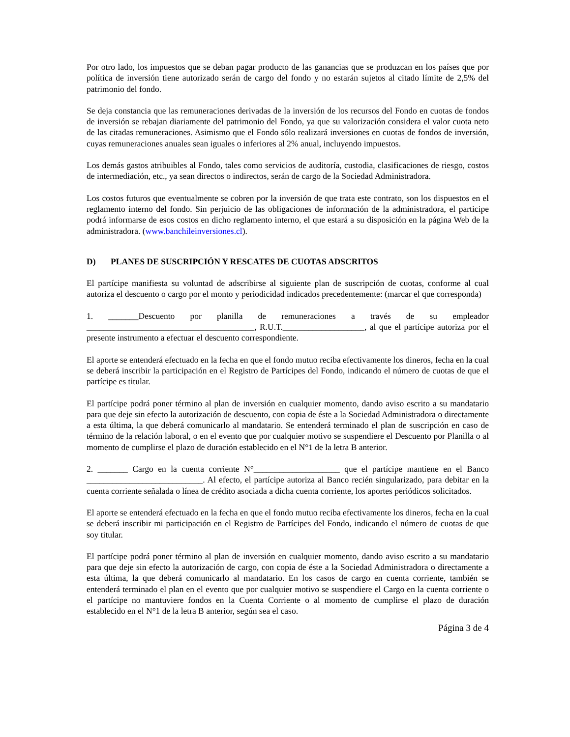Por otro lado, los impuestos que se deban pagar producto de las ganancias que se produzcan en los países que por política de inversión tiene autorizado serán de cargo del fondo y no estarán sujetos al citado límite de 2,5% del patrimonio del fondo.
Se deja constancia que las remuneraciones derivadas de la inversión de los recursos del Fondo en cuotas de fondos de inversión se rebajan diariamente del patrimonio del Fondo, ya que su valorización considera el valor cuota neto de las citadas remuneraciones. Asimismo que el Fondo sólo realizará inversiones en cuotas de fondos de inversión, cuyas remuneraciones anuales sean iguales o inferiores al 2% anual, incluyendo impuestos.
Los demás gastos atribuibles al Fondo, tales como servicios de auditoría, custodia, clasificaciones de riesgo, costos de intermediación, etc., ya sean directos o indirectos, serán de cargo de la Sociedad Administradora.
Los costos futuros que eventualmente se cobren por la inversión de que trata este contrato, son los dispuestos en el reglamento interno del fondo. Sin perjuicio de las obligaciones de información de la administradora, el participe podrá informarse de esos costos en dicho reglamento interno, el que estará a su disposición en la página Web de la administradora. (www.banchileinversiones.cl).
D) PLANES DE SUSCRIPCIÓN Y RESCATES DE CUOTAS ADSCRITOS
El partícipe manifiesta su voluntad de adscribirse al siguiente plan de suscripción de cuotas, conforme al cual autoriza el descuento o cargo por el monto y periodicidad indicados precedentemente: (marcar el que corresponda)
1. _______Descuento por planilla de remuneraciones a través de su empleador _______________________________________, R.U.T.___________________, al que el partícipe autoriza por el presente instrumento a efectuar el descuento correspondiente.
El aporte se entenderá efectuado en la fecha en que el fondo mutuo reciba efectivamente los dineros, fecha en la cual se deberá inscribir la participación en el Registro de Partícipes del Fondo, indicando el número de cuotas de que el partícipe es titular.
El partícipe podrá poner término al plan de inversión en cualquier momento, dando aviso escrito a su mandatario para que deje sin efecto la autorización de descuento, con copia de éste a la Sociedad Administradora o directamente a esta última, la que deberá comunicarlo al mandatario. Se entenderá terminado el plan de suscripción en caso de término de la relación laboral, o en el evento que por cualquier motivo se suspendiere el Descuento por Planilla o al momento de cumplirse el plazo de duración establecido en el N°1 de la letra B anterior.
2. _______ Cargo en la cuenta corriente N°____________________ que el partícipe mantiene en el Banco ___________________________. Al efecto, el partícipe autoriza al Banco recién singularizado, para debitar en la cuenta corriente señalada o línea de crédito asociada a dicha cuenta corriente, los aportes periódicos solicitados.
El aporte se entenderá efectuado en la fecha en que el fondo mutuo reciba efectivamente los dineros, fecha en la cual se deberá inscribir mi participación en el Registro de Partícipes del Fondo, indicando el número de cuotas de que soy titular.
El partícipe podrá poner término al plan de inversión en cualquier momento, dando aviso escrito a su mandatario para que deje sin efecto la autorización de cargo, con copia de éste a la Sociedad Administradora o directamente a esta última, la que deberá comunicarlo al mandatario. En los casos de cargo en cuenta corriente, también se entenderá terminado el plan en el evento que por cualquier motivo se suspendiere el Cargo en la cuenta corriente o el partícipe no mantuviere fondos en la Cuenta Corriente o al momento de cumplirse el plazo de duración establecido en el N°1 de la letra B anterior, según sea el caso.
Página 3 de 4